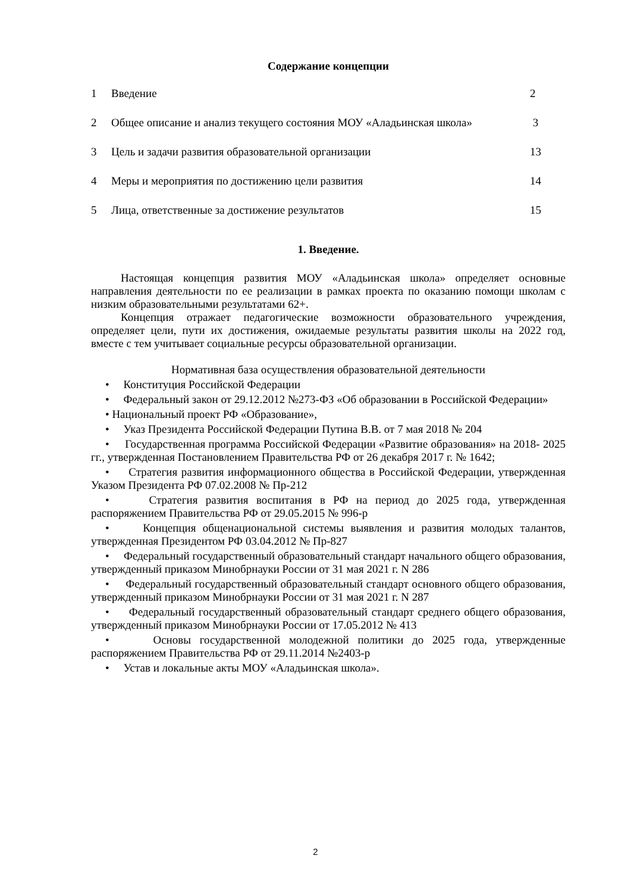Содержание концепции
1 Введение 2
2 Общее описание и анализ текущего состояния МОУ «Аладьинская школа» 3
3 Цель и задачи развития образовательной организации 13
4 Меры и мероприятия по достижению цели развития 14
5 Лица, ответственные за достижение результатов 15
1. Введение.
Настоящая концепция развития МОУ «Аладьинская школа» определяет основные направления деятельности по ее реализации в рамках проекта по оказанию помощи школам с низким образовательными результатами 62+.
Концепция отражает педагогические возможности образовательного учреждения, определяет цели, пути их достижения, ожидаемые результаты развития школы на 2022 год, вместе с тем учитывает социальные ресурсы образовательной организации.
Нормативная база осуществления образовательной деятельности
• Конституция Российской Федерации
• Федеральный закон от 29.12.2012 №273-ФЗ «Об образовании в Российской Федерации»
• Национальный проект РФ «Образование»,
• Указ Президента Российской Федерации Путина В.В. от 7 мая 2018 № 204
• Государственная программа Российской Федерации «Развитие образования» на 2018- 2025 гг., утвержденная Постановлением Правительства РФ от 26 декабря 2017 г. № 1642;
• Стратегия развития информационного общества в Российской Федерации, утвержденная Указом Президента РФ 07.02.2008 № Пр-212
• Стратегия развития воспитания в РФ на период до 2025 года, утвержденная распоряжением Правительства РФ от 29.05.2015 № 996-р
• Концепция общенациональной системы выявления и развития молодых талантов, утвержденная Президентом РФ 03.04.2012 № Пр-827
• Федеральный государственный образовательный стандарт начального общего образования, утвержденный приказом Минобрнауки России от 31 мая 2021 г. N 286
• Федеральный государственный образовательный стандарт основного общего образования, утвержденный приказом Минобрнауки России от 31 мая 2021 г. N 287
• Федеральный государственный образовательный стандарт среднего общего образования, утвержденный приказом Минобрнауки России от 17.05.2012 № 413
• Основы государственной молодежной политики до 2025 года, утвержденные распоряжением Правительства РФ от 29.11.2014 №2403-р
• Устав и локальные акты МОУ «Аладьинская школа».
2